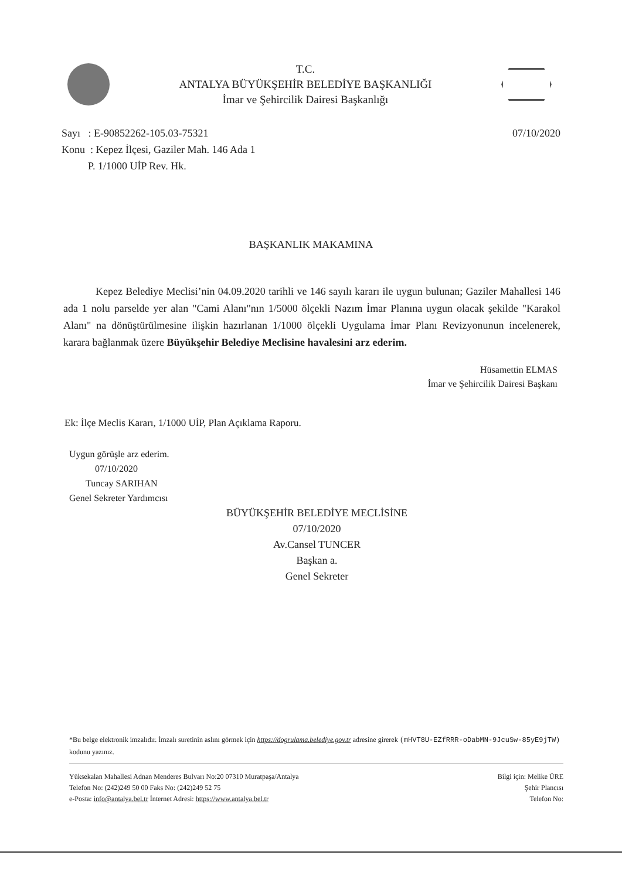T.C.
ANTALYA BÜYÜKŞEHİR BELEDİYE BAŞKANLIĞI
İmar ve Şehircilik Dairesi Başkanlığı
Sayı : E-90852262-105.03-75321
Konu : Kepez İlçesi, Gaziler Mah. 146 Ada 1
P. 1/1000 UİP Rev. Hk.
07/10/2020
BAŞKANLIK MAKAMINA
Kepez Belediye Meclisi’nin 04.09.2020 tarihli ve 146 sayılı kararı ile uygun bulunan; Gaziler Mahallesi 146 ada 1 nolu parselde yer alan "Cami Alanı"nın 1/5000 ölçekli Nazım İmar Planına uygun olacak şekilde "Karakol Alanı" na dönüştürülmesine ilişkin hazırlanan 1/1000 ölçekli Uygulama İmar Planı Revizyonunun incelenerek, karara bağlanmak üzere Büyükşehir Belediye Meclisine havalesini arz ederim.
Hüsamettin ELMAS
İmar ve Şehircilik Dairesi Başkanı
Ek: İlçe Meclis Kararı, 1/1000 UİP, Plan Açıklama Raporu.
Uygun görüşle arz ederim.
07/10/2020
Tuncay SARIHAN
Genel Sekreter Yardımcısı
BÜYÜKŞEHİR BELEDİYE MECLİSİNE
07/10/2020
Av.Cansel TUNCER
Başkan a.
Genel Sekreter
*Bu belge elektronik imzalıdır. İmzalı suretinin aslını görmek için https://dogrulama.belediye.gov.tr adresine girerek (mHVT8U-EZfRRR-oDabMN-9JcuSw-85yE9jTW) kodunu yazınız.
Yüksekalan Mahallesi Adnan Menderes Bulvarı No:20 07310 Muratpaşa/Antalya
Telefon No: (242)249 50 00 Faks No: (242)249 52 75
e-Posta: info@antalya.bel.tr İnternet Adresi: https://www.antalya.bel.tr
Bilgi için: Melike ÜRE
Şehir Plancısı
Telefon No: